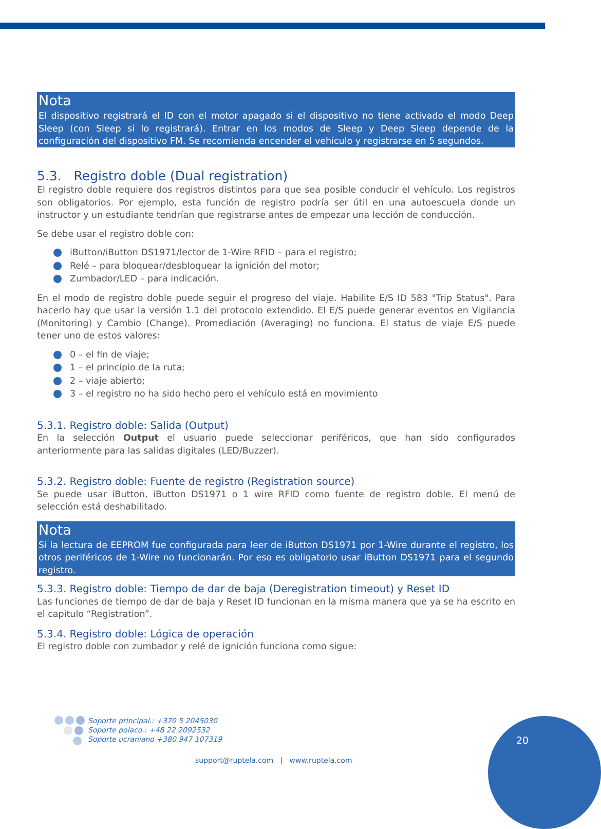Nota
El dispositivo registrará el ID con el motor apagado si el dispositivo no tiene activado el modo Deep Sleep (con Sleep si lo registrará). Entrar en los modos de Sleep y Deep Sleep depende de la configuración del dispositivo FM. Se recomienda encender el vehículo y registrarse en 5 segundos.
5.3. Registro doble (Dual registration)
El registro doble requiere dos registros distintos para que sea posible conducir el vehículo. Los registros son obligatorios. Por ejemplo, esta función de registro podría ser útil en una autoescuela donde un instructor y un estudiante tendrían que registrarse antes de empezar una lección de conducción.
Se debe usar el registro doble con:
iButton/iButton DS1971/lector de 1-Wire RFID – para el registro;
Relé – para bloquear/desbloquear la ignición del motor;
Zumbador/LED – para indicación.
En el modo de registro doble puede seguir el progreso del viaje. Habilite E/S ID 583 "Trip Status". Para hacerlo hay que usar la versión 1.1 del protocolo extendido. El E/S puede generar eventos en Vigilancia (Monitoring) y Cambio (Change). Promediación (Averaging) no funciona. El status de viaje E/S puede tener uno de estos valores:
0 – el fin de viaje;
1 – el principio de la ruta;
2 – viaje abierto;
3 – el registro no ha sido hecho pero el vehículo está en movimiento
5.3.1. Registro doble: Salida (Output)
En la selección Output el usuario puede seleccionar periféricos, que han sido configurados anteriormente para las salidas digitales (LED/Buzzer).
5.3.2. Registro doble: Fuente de registro (Registration source)
Se puede usar iButton, iButton DS1971 o 1 wire RFID como fuente de registro doble. El menú de selección está deshabilitado.
Nota
Si la lectura de EEPROM fue configurada para leer de iButton DS1971 por 1-Wire durante el registro, los otros periféricos de 1-Wire no funcionarán. Por eso es obligatorio usar iButton DS1971 para el segundo registro.
5.3.3. Registro doble: Tiempo de dar de baja (Deregistration timeout) y Reset ID
Las funciones de tiempo de dar de baja y Reset ID funcionan en la misma manera que ya se ha escrito en el capítulo “Registration”.
5.3.4. Registro doble: Lógica de operación
El registro doble con zumbador y relé de ignición funciona como sigue:
Soporte principal.: +370 5 2045030
Soporte polaco.: +48 22 2092532
Soporte ucraniano +380 947 107319
support@ruptela.com | www.ruptela.com
20